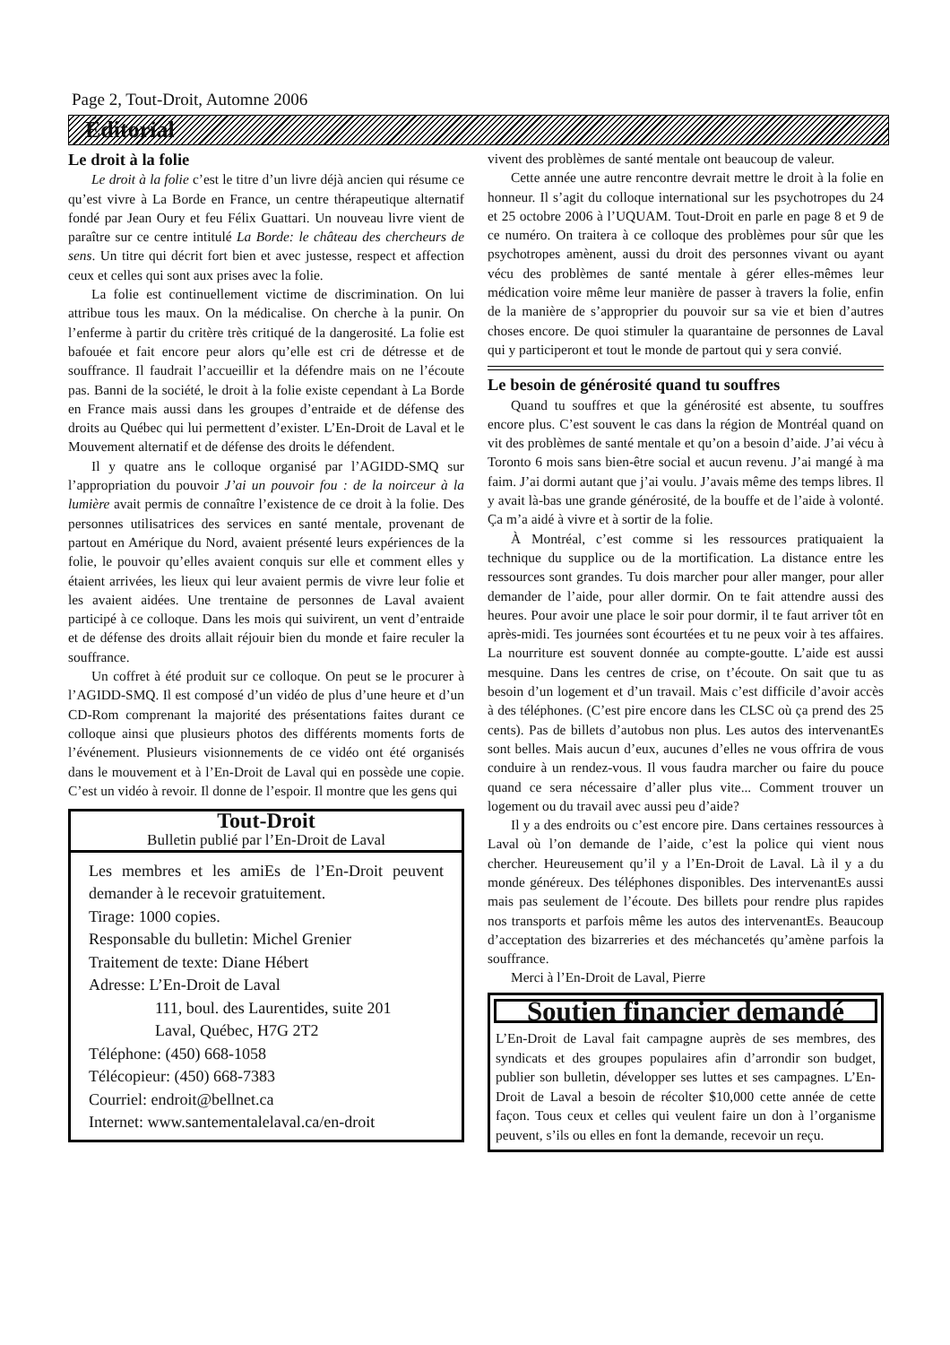Page 2, Tout-Droit, Automne 2006
Éditorial
Le droit à la folie
Le droit à la folie c’est le titre d’un livre déjà ancien qui résume ce qu’est vivre à La Borde en France, un centre thérapeutique alternatif fondé par Jean Oury et feu Félix Guattari. Un nouveau livre vient de paraître sur ce centre intitulé La Borde: le château des chercheurs de sens. Un titre qui décrit fort bien et avec justesse, respect et affection ceux et celles qui sont aux prises avec la folie.
La folie est continuellement victime de discrimination. On lui attribue tous les maux. On la médicalise. On cherche à la punir. On l’enferme à partir du critère très critiqué de la dangerosité. La folie est bafouée et fait encore peur alors qu’elle est cri de détresse et de souffrance. Il faudrait l’accueillir et la défendre mais on ne l’écoute pas. Banni de la société, le droit à la folie existe cependant à La Borde en France mais aussi dans les groupes d’entraide et de défense des droits au Québec qui lui permettent d’exister. L’En-Droit de Laval et le Mouvement alternatif et de défense des droits le défendent.
Il y quatre ans le colloque organisé par l’AGIDD-SMQ sur l’appropriation du pouvoir J’ai un pouvoir fou : de la noirceur à la lumière avait permis de connaître l’existence de ce droit à la folie. Des personnes utilisatrices des services en santé mentale, provenant de partout en Amérique du Nord, avaient présenté leurs expériences de la folie, le pouvoir qu’elles avaient conquis sur elle et comment elles y étaient arrivées, les lieux qui leur avaient permis de vivre leur folie et les avaient aidées. Une trentaine de personnes de Laval avaient participé à ce colloque. Dans les mois qui suivirent, un vent d’entraide et de défense des droits allait réjouir bien du monde et faire reculer la souffrance.
Un coffret à été produit sur ce colloque. On peut se le procurer à l’AGIDD-SMQ. Il est composé d’un vidéo de plus d’une heure et d’un CD-Rom comprenant la majorité des présentations faites durant ce colloque ainsi que plusieurs photos des différents moments forts de l’événement. Plusieurs visionnements de ce vidéo ont été organisés dans le mouvement et à l’En-Droit de Laval qui en possède une copie. C’est un vidéo à revoir. Il donne de l’espoir. Il montre que les gens qui
Tout-Droit
Bulletin publié par l’En-Droit de Laval
Les membres et les amiEs de l’En-Droit peuvent demander à le recevoir gratuitement.
Tirage: 1000 copies.
Responsable du bulletin: Michel Grenier
Traitement de texte: Diane Hébert
Adresse: L’En-Droit de Laval
111, boul. des Laurentides, suite 201
Laval, Québec, H7G 2T2
Téléphone: (450) 668-1058
Télécopieur: (450) 668-7383
Courriel: endroit@bellnet.ca
Internet: www.santementalelaval.ca/en-droit
vivent des problèmes de santé mentale ont beaucoup de valeur.
Cette année une autre rencontre devrait mettre le droit à la folie en honneur. Il s’agit du colloque international sur les psychotropes du 24 et 25 octobre 2006 à l’UQUAM. Tout-Droit en parle en page 8 et 9 de ce numéro. On traitera à ce colloque des problèmes pour sûr que les psychotropes amènent, aussi du droit des personnes vivant ou ayant vécu des problèmes de santé mentale à gérer elles-mêmes leur médication voire même leur manière de passer à travers la folie, enfin de la manière de s’approprier du pouvoir sur sa vie et bien d’autres choses encore. De quoi stimuler la quarantaine de personnes de Laval qui y participeront et tout le monde de partout qui y sera convié.
Le besoin de générosité quand tu souffres
Quand tu souffres et que la générosité est absente, tu souffres encore plus. C’est souvent le cas dans la région de Montréal quand on vit des problèmes de santé mentale et qu’on a besoin d’aide. J’ai vécu à Toronto 6 mois sans bien-être social et aucun revenu. J’ai mangé à ma faim. J’ai dormi autant que j’ai voulu. J’avais même des temps libres. Il y avait là-bas une grande générosité, de la bouffe et de l’aide à volonté. Ça m’a aidé à vivre et à sortir de la folie.
À Montréal, c’est comme si les ressources pratiquaient la technique du supplice ou de la mortification. La distance entre les ressources sont grandes. Tu dois marcher pour aller manger, pour aller demander de l’aide, pour aller dormir. On te fait attendre aussi des heures. Pour avoir une place le soir pour dormir, il te faut arriver tôt en après-midi. Tes journées sont écourtées et tu ne peux voir à tes affaires. La nourriture est souvent donnée au compte-goutte. L’aide est aussi mesquine. Dans les centres de crise, on t’écoute. On sait que tu as besoin d’un logement et d’un travail. Mais c’est difficile d’avoir accès à des téléphones. (C’est pire encore dans les CLSC où ça prend des 25 cents). Pas de billets d’autobus non plus. Les autos des intervenantEs sont belles. Mais aucun d’eux, aucunes d’elles ne vous offrira de vous conduire à un rendez-vous. Il vous faudra marcher ou faire du pouce quand ce sera nécessaire d’aller plus vite... Comment trouver un logement ou du travail avec aussi peu d’aide?
Il y a des endroits ou c’est encore pire. Dans certaines ressources à Laval où l’on demande de l’aide, c’est la police qui vient nous chercher. Heureusement qu’il y a l’En-Droit de Laval. Là il y a du monde généreux. Des téléphones disponibles. Des intervenantEs aussi mais pas seulement de l’écoute. Des billets pour rendre plus rapides nos transports et parfois même les autos des intervenantEs. Beaucoup d’acceptation des bizarreries et des méchancetés qu’amène parfois la souffrance.
Merci à l’En-Droit de Laval, Pierre
Soutien financier demandé
L’En-Droit de Laval fait campagne auprès de ses membres, des syndicats et des groupes populaires afin d’arrondir son budget, publier son bulletin, développer ses luttes et ses campagnes. L’En-Droit de Laval a besoin de récolter $10,000 cette année de cette façon. Tous ceux et celles qui veulent faire un don à l’organisme peuvent, s’ils ou elles en font la demande, recevoir un reçu.